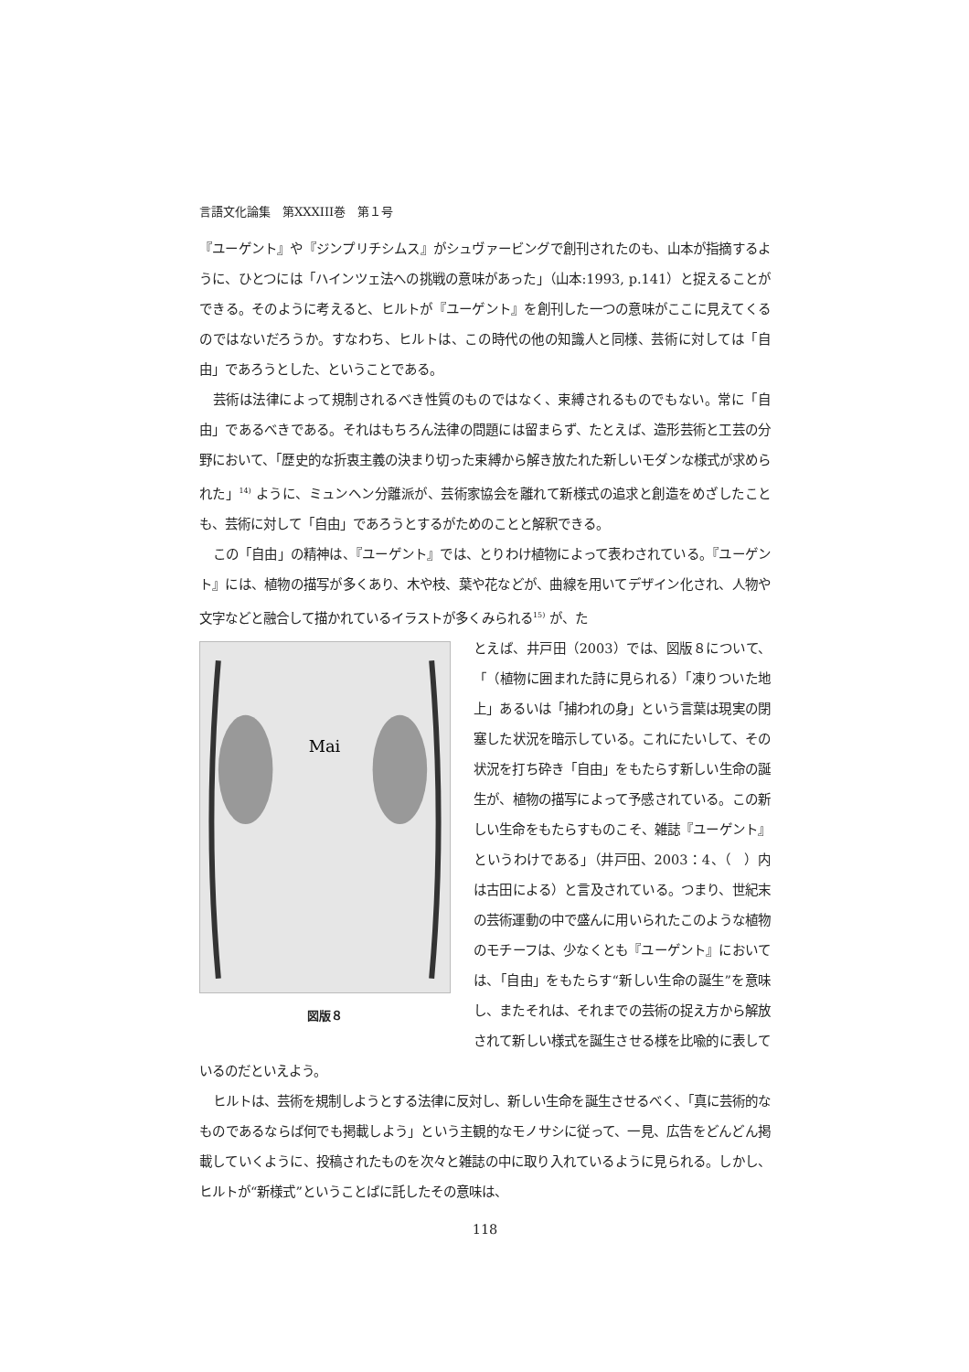言語文化論集　第XXXIII巻　第１号
『ユーゲント』や『ジンプリチシムス』がシュヴァービングで創刊されたのも、山本が指摘するように、ひとつには「ハインツェ法への挑戦の意味があった」（山本:1993, p.141）と捉えることができる。そのように考えると、ヒルトが『ユーゲント』を創刊した一つの意味がここに見えてくるのではないだろうか。すなわち、ヒルトは、この時代の他の知識人と同様、芸術に対しては「自由」であろうとした、ということである。
芸術は法律によって規制されるべき性質のものではなく、束縛されるものでもない。常に「自由」であるべきである。それはもちろん法律の問題には留まらず、たとえば、造形芸術と工芸の分野において、「歴史的な折衷主義の決まり切った束縛から解き放たれた新しいモダンな様式が求められた」<sup>14)</sup> ように、ミュンヘン分離派が、芸術家協会を離れて新様式の追求と創造をめざしたことも、芸術に対して「自由」であろうとするがためのことと解釈できる。
この「自由」の精神は、『ユーゲント』では、とりわけ植物によって表わされている。『ユーゲント』には、植物の描写が多くあり、木や枝、葉や花などが、曲線を用いてデザイン化され、人物や文字などと融合して描かれているイラストが多くみられる<sup>15)</sup> が、た
Mai
図版８
とえば、井戸田（2003）では、図版８について、「（植物に囲まれた詩に見られる）「凍りついた地上」あるいは「捕われの身」という言葉は現実の閉塞した状況を暗示している。これにたいして、その状況を打ち砕き「自由」をもたらす新しい生命の誕生が、植物の描写によって予感されている。この新しい生命をもたらすものこそ、雑誌『ユーゲント』というわけである」（井戸田、2003：4、（　）内は古田による）と言及されている。つまり、世紀末の芸術運動の中で盛んに用いられたこのような植物のモチーフは、少なくとも『ユーゲント』においては、「自由」をもたらす“新しい生命の誕生”を意味し、またそれは、それまでの芸術の捉え方から解放されて新しい様式を誕生させる様を比喩的に表しているのだといえよう。
ヒルトは、芸術を規制しようとする法律に反対し、新しい生命を誕生させるべく、「真に芸術的なものであるならば何でも掲載しよう」という主観的なモノサシに従って、一見、広告をどんどん掲載していくように、投稿されたものを次々と雑誌の中に取り入れているように見られる。しかし、ヒルトが“新様式”ということばに託したその意味は、
118